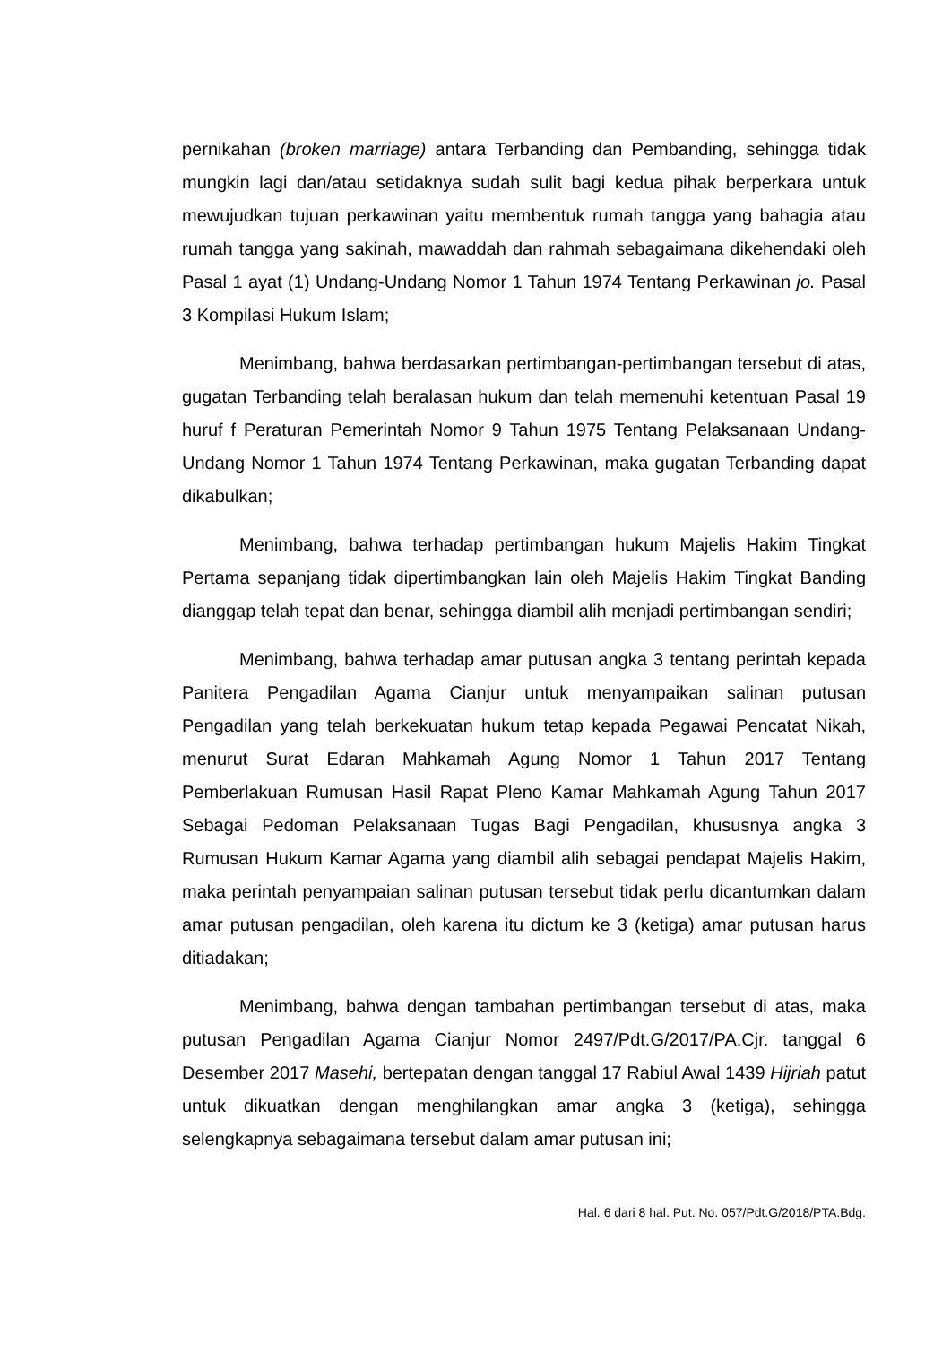pernikahan (broken marriage) antara Terbanding dan Pembanding, sehingga tidak mungkin lagi dan/atau setidaknya sudah sulit bagi kedua pihak berperkara untuk mewujudkan tujuan perkawinan yaitu membentuk rumah tangga yang bahagia atau rumah tangga yang sakinah, mawaddah dan rahmah sebagaimana dikehendaki oleh Pasal 1 ayat (1) Undang-Undang Nomor 1 Tahun 1974 Tentang Perkawinan jo. Pasal 3 Kompilasi Hukum Islam;
Menimbang, bahwa berdasarkan pertimbangan-pertimbangan tersebut di atas, gugatan Terbanding telah beralasan hukum dan telah memenuhi ketentuan Pasal 19 huruf f Peraturan Pemerintah Nomor 9 Tahun 1975 Tentang Pelaksanaan Undang-Undang Nomor 1 Tahun 1974 Tentang Perkawinan, maka gugatan Terbanding dapat dikabulkan;
Menimbang, bahwa terhadap pertimbangan hukum Majelis Hakim Tingkat Pertama sepanjang tidak dipertimbangkan lain oleh Majelis Hakim Tingkat Banding dianggap telah tepat dan benar, sehingga diambil alih menjadi pertimbangan sendiri;
Menimbang, bahwa terhadap amar putusan angka 3 tentang perintah kepada Panitera Pengadilan Agama Cianjur untuk menyampaikan salinan putusan Pengadilan yang telah berkekuatan hukum tetap kepada Pegawai Pencatat Nikah, menurut Surat Edaran Mahkamah Agung Nomor 1 Tahun 2017 Tentang Pemberlakuan Rumusan Hasil Rapat Pleno Kamar Mahkamah Agung Tahun 2017 Sebagai Pedoman Pelaksanaan Tugas Bagi Pengadilan, khususnya angka 3 Rumusan Hukum Kamar Agama yang diambil alih sebagai pendapat Majelis Hakim, maka perintah penyampaian salinan putusan tersebut tidak perlu dicantumkan dalam amar putusan pengadilan, oleh karena itu dictum ke 3 (ketiga) amar putusan harus ditiadakan;
Menimbang, bahwa dengan tambahan pertimbangan tersebut di atas, maka putusan Pengadilan Agama Cianjur Nomor 2497/Pdt.G/2017/PA.Cjr. tanggal 6 Desember 2017 Masehi, bertepatan dengan tanggal 17 Rabiul Awal 1439 Hijriah patut untuk dikuatkan dengan menghilangkan amar angka 3 (ketiga), sehingga selengkapnya sebagaimana tersebut dalam amar putusan ini;
Hal. 6 dari 8 hal. Put. No. 057/Pdt.G/2018/PTA.Bdg.